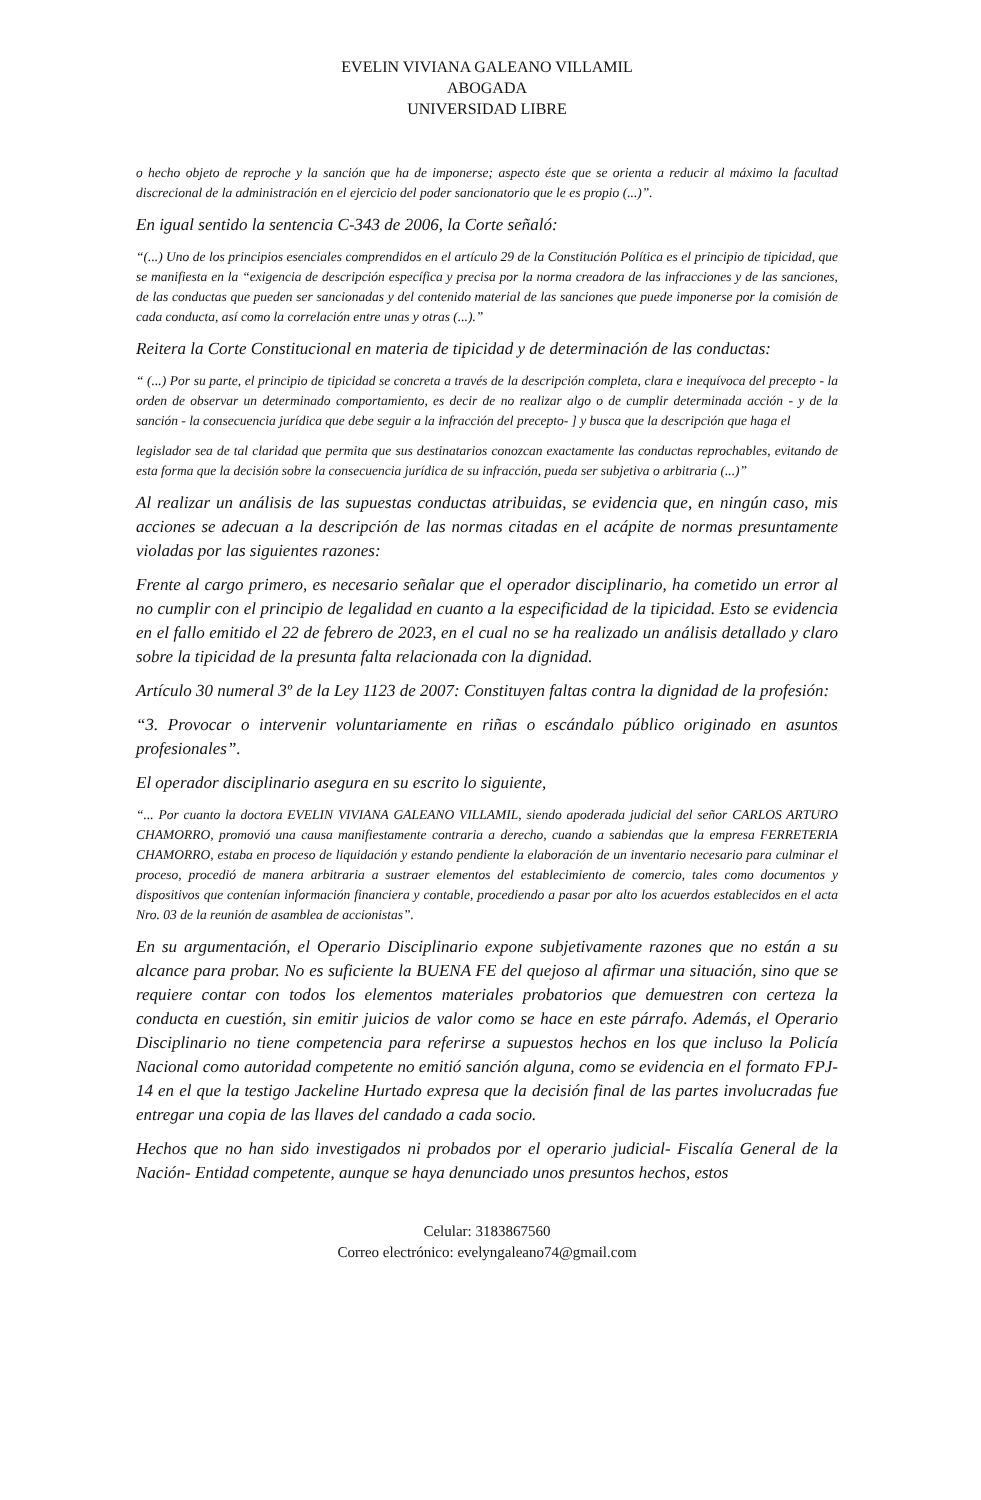EVELIN VIVIANA GALEANO VILLAMIL
ABOGADA
UNIVERSIDAD LIBRE
o hecho objeto de reproche y la sanción que ha de imponerse; aspecto éste que se orienta a reducir al máximo la facultad discrecional de la administración en el ejercicio del poder sancionatorio que le es propio (...)”.
En igual sentido la sentencia C-343 de 2006, la Corte señaló:
“(...) Uno de los principios esenciales comprendidos en el artículo 29 de la Constitución Política es el principio de tipicidad, que se manifiesta en la “exigencia de descripción específica y precisa por la norma creadora de las infracciones y de las sanciones, de las conductas que pueden ser sancionadas y del contenido material de las sanciones que puede imponerse por la comisión de cada conducta, así como la correlación entre unas y otras (...).”
Reitera la Corte Constitucional en materia de tipicidad y de determinación de las conductas:
“ (...) Por su parte, el principio de tipicidad se concreta a través de la descripción completa, clara e inequívoca del precepto - la orden de observar un determinado comportamiento, es decir de no realizar algo o de cumplir determinada acción - y de la sanción - la consecuencia jurídica que debe seguir a la infracción del precepto- ] y busca que la descripción que haga el
legislador sea de tal claridad que permita que sus destinatarios conozcan exactamente las conductas reprochables, evitando de esta forma que la decisión sobre la consecuencia jurídica de su infracción, pueda ser subjetiva o arbitraria (...)”
Al realizar un análisis de las supuestas conductas atribuidas, se evidencia que, en ningún caso, mis acciones se adecuan a la descripción de las normas citadas en el acápite de normas presuntamente violadas por las siguientes razones:
Frente al cargo primero, es necesario señalar que el operador disciplinario, ha cometido un error al no cumplir con el principio de legalidad en cuanto a la especificidad de la tipicidad. Esto se evidencia en el fallo emitido el 22 de febrero de 2023, en el cual no se ha realizado un análisis detallado y claro sobre la tipicidad de la presunta falta relacionada con la dignidad.
Artículo 30 numeral 3º de la Ley 1123 de 2007: Constituyen faltas contra la dignidad de la profesión:
“3. Provocar o intervenir voluntariamente en riñas o escándalo público originado en asuntos profesionales”.
El operador disciplinario asegura en su escrito lo siguiente,
“... Por cuanto la doctora EVELIN VIVIANA GALEANO VILLAMIL, siendo apoderada judicial del señor CARLOS ARTURO CHAMORRO, promovió una causa manifiestamente contraria a derecho, cuando a sabiendas que la empresa FERRETERIA CHAMORRO, estaba en proceso de liquidación y estando pendiente la elaboración de un inventario necesario para culminar el proceso, procedió de manera arbitraria a sustraer elementos del establecimiento de comercio, tales como documentos y dispositivos que contenían información financiera y contable, procediendo a pasar por alto los acuerdos establecidos en el acta Nro. 03 de la reunión de asamblea de accionistas”.
En su argumentación, el Operario Disciplinario expone subjetivamente razones que no están a su alcance para probar. No es suficiente la BUENA FE del quejoso al afirmar una situación, sino que se requiere contar con todos los elementos materiales probatorios que demuestren con certeza la conducta en cuestión, sin emitir juicios de valor como se hace en este párrafo. Además, el Operario Disciplinario no tiene competencia para referirse a supuestos hechos en los que incluso la Policía Nacional como autoridad competente no emitió sanción alguna, como se evidencia en el formato FPJ-14 en el que la testigo Jackeline Hurtado expresa que la decisión final de las partes involucradas fue entregar una copia de las llaves del candado a cada socio.
Hechos que no han sido investigados ni probados por el operario judicial- Fiscalía General de la Nación- Entidad competente, aunque se haya denunciado unos presuntos hechos, estos
Celular: 3183867560
Correo electrónico: evelyngaleano74@gmail.com